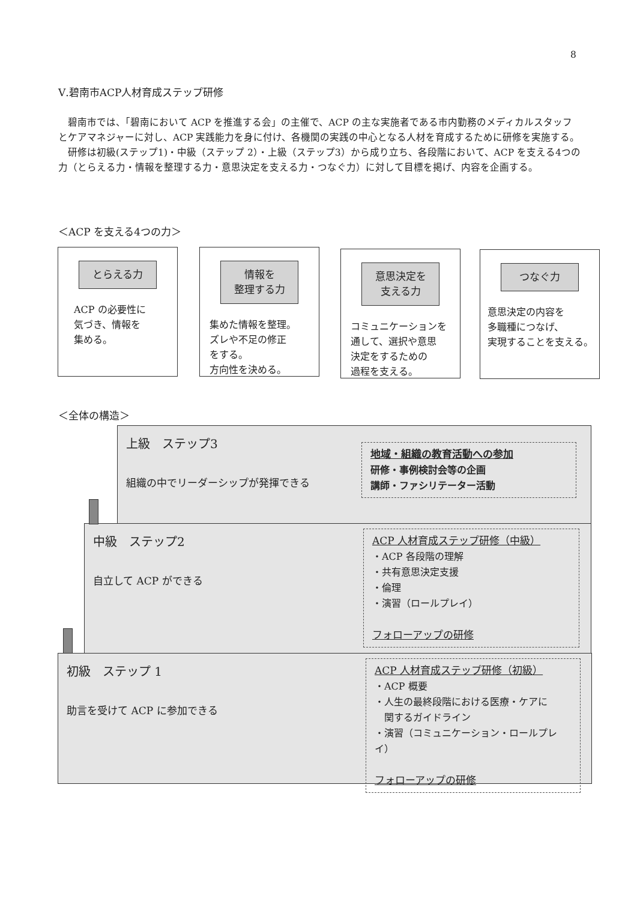8
Ⅴ.碧南市ACP人材育成ステップ研修
　碧南市では、「碧南において ACP を推進する会」の主催で、ACP の主な実施者である市内勤務のメディカルスタッフとケアマネジャーに対し、ACP 実践能力を身に付け、各機関の実践の中心となる人材を育成するために研修を実施する。
　研修は初級(ステップ1)・中級（ステップ 2）・上級（ステップ3）から成り立ち、各段階において、ACP を支える4つの力（とらえる力・情報を整理する力・意思決定を支える力・つなぐ力）に対して目標を掲げ、内容を企画する。
＜ACP を支える4つの力＞
とらえる力
ACP の必要性に
気づき、情報を
集める。
情報を
整理する力
集めた情報を整理。
ズレや不足の修正
をする。
方向性を決める。
意思決定を
支える力
コミュニケーションを
通して、選択や意思
決定をするための
過程を支える。
つなぐ力
意思決定の内容を
多職種につなげ、
実現することを支える。
＜全体の構造＞
上級　ステップ3
組織の中でリーダーシップが発揮できる
地域・組織の教育活動への参加
研修・事例検討会等の企画
講師・ファシリテーター活動
中級　ステップ2
自立して ACP ができる
ACP 人材育成ステップ研修（中級）
・ACP 各段階の理解
・共有意思決定支援
・倫理
・演習（ロールプレイ）
フォローアップの研修
初級　ステップ 1
助言を受けて ACP に参加できる
ACP 人材育成ステップ研修（初級）
・ACP 概要
・人生の最終段階における医療・ケアに
　関するガイドライン
・演習（コミュニケーション・ロールプレイ）
フォローアップの研修